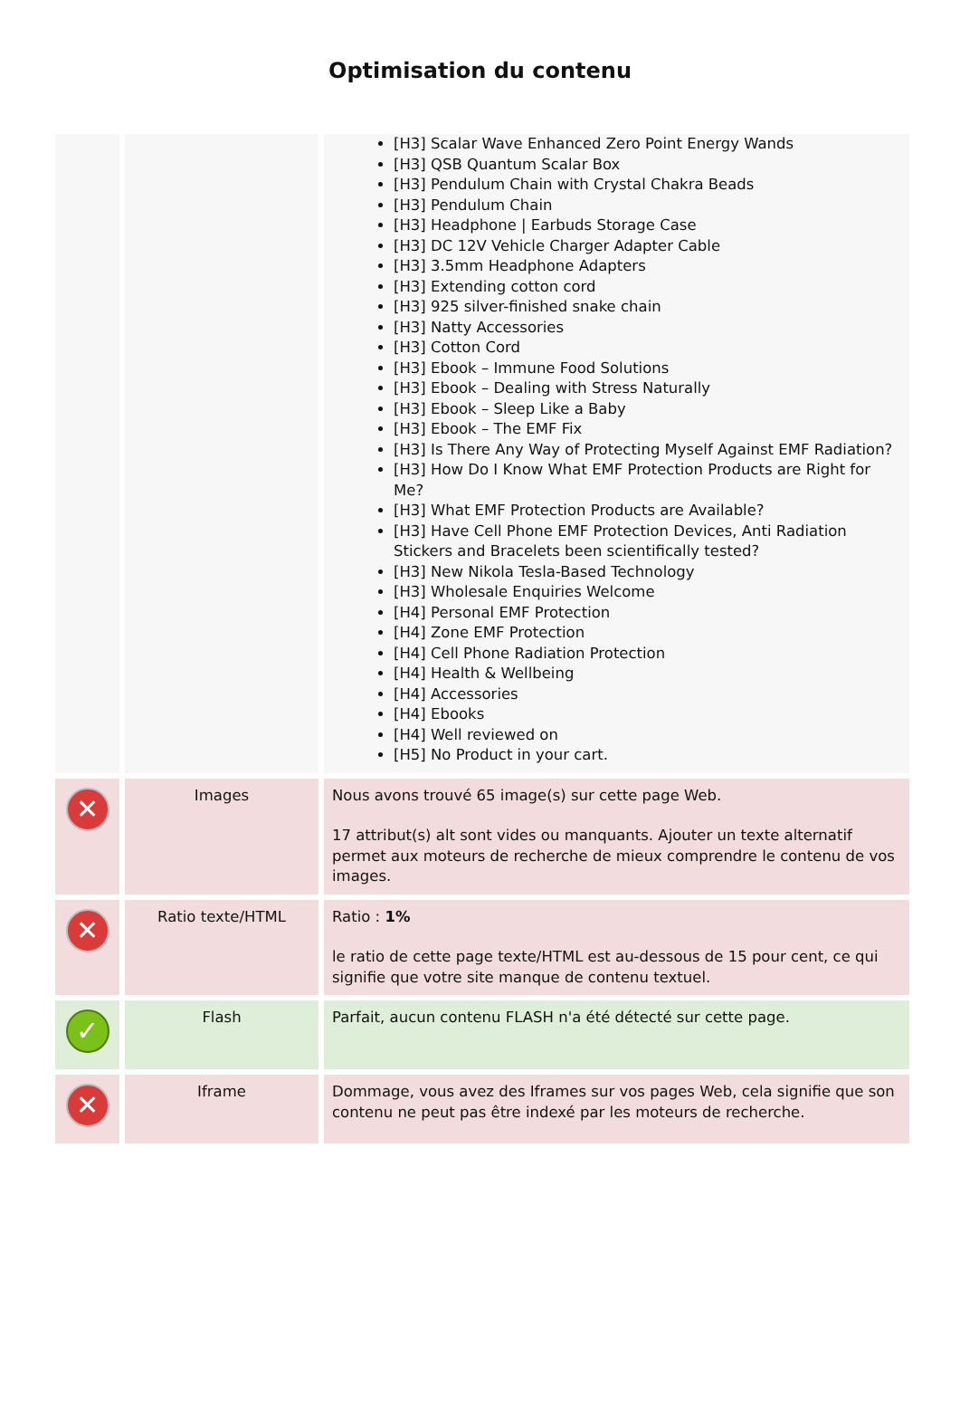Optimisation du contenu
| | | [H3] Scalar Wave Enhanced Zero Point Energy Wands [H3] QSB Quantum Scalar Box [H3] Pendulum Chain with Crystal Chakra Beads [H3] Pendulum Chain [H3] Headphone / Earbuds Storage Case [H3] DC 12V Vehicle Charger Adapter Cable [H3] 3.5mm Headphone Adapters [H3] Extending cotton cord [H3] 925 silver-finished snake chain [H3] Natty Accessories [H3] Cotton Cord [H3] Ebook – Immune Food Solutions [H3] Ebook – Dealing with Stress Naturally [H3] Ebook – Sleep Like a Baby [H3] Ebook – The EMF Fix [H3] Is There Any Way of Protecting Myself Against EMF Radiation? [H3] How Do I Know What EMF Protection Products are Right for Me? [H3] What EMF Protection Products are Available? [H3] Have Cell Phone EMF Protection Devices, Anti Radiation Stickers and Bracelets been scientifically tested? [H3] New Nikola Tesla-Based Technology [H3] Wholesale Enquiries Welcome [H4] Personal EMF Protection [H4] Zone EMF Protection [H4] Cell Phone Radiation Protection [H4] Health & Wellbeing [H4] Accessories [H4] Ebooks [H4] Well reviewed on [H5] No Product in your cart. |
| ✕ | Images | Nous avons trouvé 65 image(s) sur cette page Web. 17 attribut(s) alt sont vides ou manquants. Ajouter un texte alternatif permet aux moteurs de recherche de mieux comprendre le contenu de vos images. |
| ✕ | Ratio texte/HTML | Ratio : 1% le ratio de cette page texte/HTML est au-dessous de 15 pour cent, ce qui signifie que votre site manque de contenu textuel. |
| ✓ | Flash | Parfait, aucun contenu FLASH n'a été détecté sur cette page. |
| ✕ | Iframe | Dommage, vous avez des Iframes sur vos pages Web, cela signifie que son contenu ne peut pas être indexé par les moteurs de recherche. |